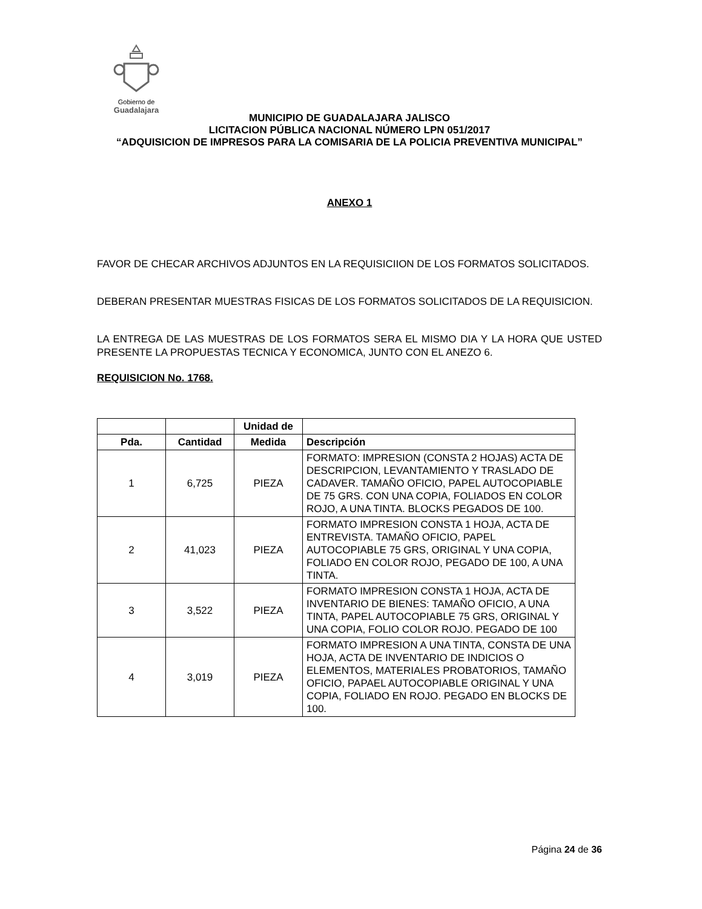Gobierno de
Guadalajara
MUNICIPIO DE GUADALAJARA JALISCO
LICITACION PÚBLICA NACIONAL NÚMERO LPN 051/2017
“ADQUISICION DE IMPRESOS PARA LA COMISARIA DE LA POLICIA PREVENTIVA MUNICIPAL”
ANEXO 1
FAVOR DE CHECAR ARCHIVOS ADJUNTOS EN LA REQUISICIION DE LOS FORMATOS SOLICITADOS.
DEBERAN PRESENTAR MUESTRAS FISICAS DE LOS FORMATOS SOLICITADOS DE LA REQUISICION.
LA ENTREGA DE LAS MUESTRAS DE LOS FORMATOS SERA EL MISMO DIA Y LA HORA QUE USTED PRESENTE LA PROPUESTAS TECNICA Y ECONOMICA, JUNTO CON EL ANEZO 6.
REQUISICION No. 1768.
| | | Unidad de | |
| --- | --- | --- | --- |
| Pda. | Cantidad | Medida | Descripción |
| 1 | 6,725 | PIEZA | FORMATO: IMPRESION (CONSTA 2 HOJAS) ACTA DE DESCRIPCION, LEVANTAMIENTO Y TRASLADO DE CADAVER. TAMAÑO OFICIO, PAPEL AUTOCOPIABLE DE 75 GRS. CON UNA COPIA, FOLIADOS EN COLOR ROJO, A UNA TINTA. BLOCKS PEGADOS DE 100. |
| 2 | 41,023 | PIEZA | FORMATO IMPRESION CONSTA 1 HOJA, ACTA DE ENTREVISTA. TAMAÑO OFICIO, PAPEL AUTOCOPIABLE 75 GRS, ORIGINAL Y UNA COPIA, FOLIADO EN COLOR ROJO, PEGADO DE 100, A UNA TINTA. |
| 3 | 3,522 | PIEZA | FORMATO IMPRESION CONSTA 1 HOJA, ACTA DE INVENTARIO DE BIENES: TAMAÑO OFICIO, A UNA TINTA, PAPEL AUTOCOPIABLE 75 GRS, ORIGINAL Y UNA COPIA, FOLIO COLOR ROJO. PEGADO DE 100 |
| 4 | 3,019 | PIEZA | FORMATO IMPRESION A UNA TINTA, CONSTA DE UNA HOJA, ACTA DE INVENTARIO DE INDICIOS O ELEMENTOS, MATERIALES PROBATORIOS, TAMAÑO OFICIO, PAPAEL AUTOCOPIABLE ORIGINAL Y UNA COPIA, FOLIADO EN ROJO. PEGADO EN BLOCKS DE 100. |
Página 24 de 36